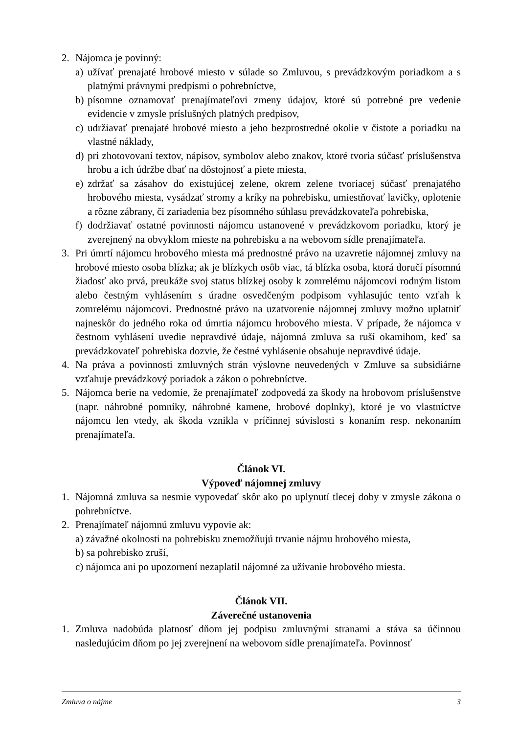2. Nájomca je povinný:
a) užívať prenajaté hrobové miesto v súlade so Zmluvou, s prevádzkovým poriadkom a s platnými právnymi predpismi o pohrebníctve,
b) písomne oznamovať prenajímateľovi zmeny údajov, ktoré sú potrebné pre vedenie evidencie v zmysle príslušných platných predpisov,
c) udržiavať prenajaté hrobové miesto a jeho bezprostredné okolie v čistote a poriadku na vlastné náklady,
d) pri zhotovovaní textov, nápisov, symbolov alebo znakov, ktoré tvoria súčasť príslušenstva hrobu a ich údržbe dbať na dôstojnosť a piete miesta,
e) zdržať sa zásahov do existujúcej zelene, okrem zelene tvoriacej súčasť prenajatého hrobového miesta, vysádzať stromy a kríky na pohrebisku, umiestňovať lavičky, oplotenie a rôzne zábrany, či zariadenia bez písomného súhlasu prevádzkovateľa pohrebiska,
f) dodržiavať ostatné povinnosti nájomcu ustanovené v prevádzkovom poriadku, ktorý je zverejnený na obvyklom mieste na pohrebisku a na webovom sídle prenajímateľa.
3. Pri úmrtí nájomcu hrobového miesta má prednostné právo na uzavretie nájomnej zmluvy na hrobové miesto osoba blízka; ak je blízkych osôb viac, tá blízka osoba, ktorá doručí písomnú žiadosť ako prvá, preukáže svoj status blízkej osoby k zomrelému nájomcovi rodným listom alebo čestným vyhlásením s úradne osvedčeným podpisom vyhlasujúc tento vzťah k zomrelému nájomcovi. Prednostné právo na uzatvorenie nájomnej zmluvy možno uplatniť najneskôr do jedného roka od úmrtia nájomcu hrobového miesta. V prípade, že nájomca v čestnom vyhlásení uvedie nepravdivé údaje, nájomná zmluva sa ruší okamihom, keď sa prevádzkovateľ pohrebiska dozvie, že čestné vyhlásenie obsahuje nepravdivé údaje.
4. Na práva a povinnosti zmluvných strán výslovne neuvedených v Zmluve sa subsidiárne vzťahuje prevádzkový poriadok a zákon o pohrebníctve.
5. Nájomca berie na vedomie, že prenajímateľ zodpovedá za škody na hrobovom príslušenstve (napr. náhrobné pomníky, náhrobné kamene, hrobové doplnky), ktoré je vo vlastníctve nájomcu len vtedy, ak škoda vznikla v príčinnej súvislosti s konaním resp. nekonaním prenajímateľa.
Článok VI.
Výpoveď nájomnej zmluvy
1. Nájomná zmluva sa nesmie vypovedať skôr ako po uplynutí tlecej doby v zmysle zákona o pohrebníctve.
2. Prenajímateľ nájomnú zmluvu vypovie ak:
a) závažné okolnosti na pohrebisku znemožňujú trvanie nájmu hrobového miesta,
b) sa pohrebisko zruší,
c) nájomca ani po upozornení nezaplatil nájomné za užívanie hrobového miesta.
Článok VII.
Záverečné ustanovenia
1. Zmluva nadobúda platnosť dňom jej podpisu zmluvnými stranami a stáva sa účinnou nasledujúcim dňom po jej zverejnení na webovom sídle prenajímateľa. Povinnosť
Zmluva o nájme 3